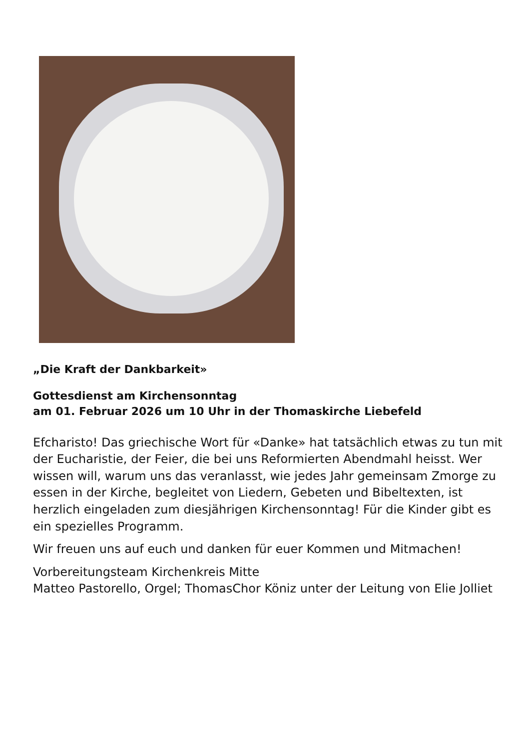„Die Kraft der Dankbarkeit»
Gottesdienst am Kirchensonntag
am 01. Februar 2026 um 10 Uhr in der Thomaskirche Liebefeld
Efcharisto! Das griechische Wort für «Danke» hat tatsächlich etwas zu tun mit der Eucharistie, der Feier, die bei uns Reformierten Abendmahl heisst. Wer wissen will, warum uns das veranlasst, wie jedes Jahr gemeinsam Zmorge zu essen in der Kirche, begleitet von Liedern, Gebeten und Bibeltexten, ist herzlich eingeladen zum diesjährigen Kirchensonntag! Für die Kinder gibt es ein spezielles Programm.
Wir freuen uns auf euch und danken für euer Kommen und Mitmachen!
Vorbereitungsteam Kirchenkreis Mitte
Matteo Pastorello, Orgel; ThomasChor Köniz unter der Leitung von Elie Jolliet